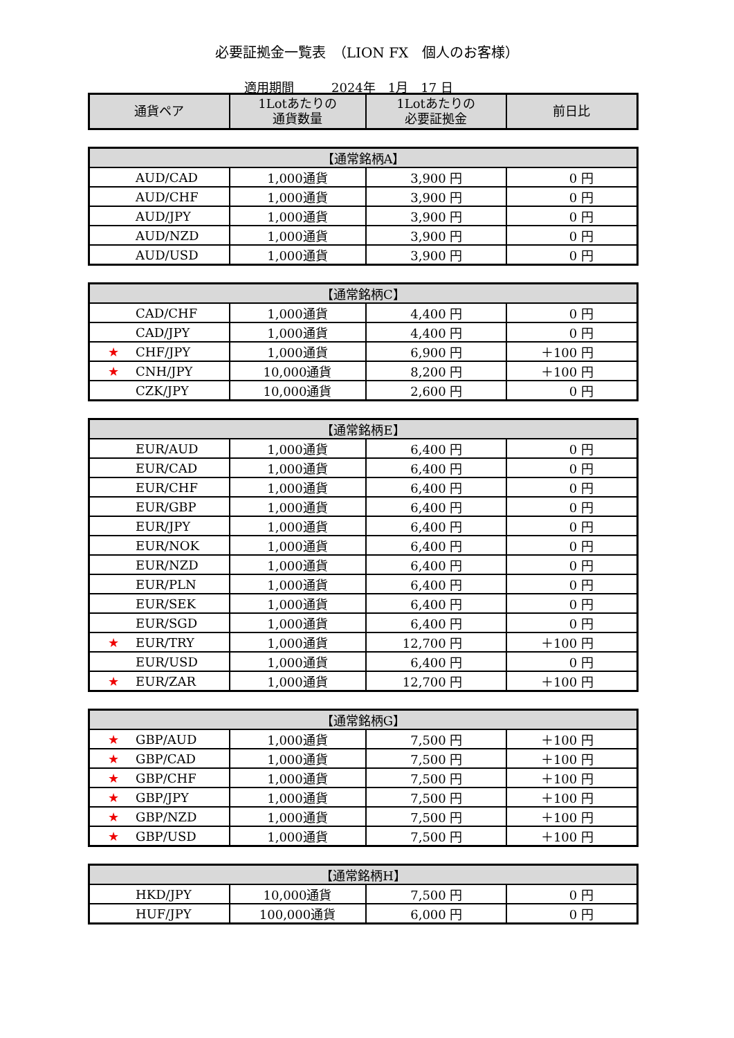必要証拠金一覧表　（LION FX　個人のお客様）
適用期間　　　2024年　1月　17 日
| 通貨ペア | 1Lotあたりの 通貨数量 | 1Lotあたりの 必要証拠金 | 前日比 |
| --- | --- | --- | --- |
| 【通常銘柄A】 | | | |
| --- | --- | --- | --- |
| AUD/CAD | 1,000通貨 | 3,900 円 | 0 円 |
| AUD/CHF | 1,000通貨 | 3,900 円 | 0 円 |
| AUD/JPY | 1,000通貨 | 3,900 円 | 0 円 |
| AUD/NZD | 1,000通貨 | 3,900 円 | 0 円 |
| AUD/USD | 1,000通貨 | 3,900 円 | 0 円 |
| 【通常銘柄C】 | | | |
| --- | --- | --- | --- |
| CAD/CHF | 1,000通貨 | 4,400 円 | 0 円 |
| CAD/JPY | 1,000通貨 | 4,400 円 | 0 円 |
| ★ CHF/JPY | 1,000通貨 | 6,900 円 | ＋100 円 |
| ★ CNH/JPY | 10,000通貨 | 8,200 円 | ＋100 円 |
| CZK/JPY | 10,000通貨 | 2,600 円 | 0 円 |
| 【通常銘柄E】 | | | |
| --- | --- | --- | --- |
| EUR/AUD | 1,000通貨 | 6,400 円 | 0 円 |
| EUR/CAD | 1,000通貨 | 6,400 円 | 0 円 |
| EUR/CHF | 1,000通貨 | 6,400 円 | 0 円 |
| EUR/GBP | 1,000通貨 | 6,400 円 | 0 円 |
| EUR/JPY | 1,000通貨 | 6,400 円 | 0 円 |
| EUR/NOK | 1,000通貨 | 6,400 円 | 0 円 |
| EUR/NZD | 1,000通貨 | 6,400 円 | 0 円 |
| EUR/PLN | 1,000通貨 | 6,400 円 | 0 円 |
| EUR/SEK | 1,000通貨 | 6,400 円 | 0 円 |
| EUR/SGD | 1,000通貨 | 6,400 円 | 0 円 |
| ★ EUR/TRY | 1,000通貨 | 12,700 円 | ＋100 円 |
| EUR/USD | 1,000通貨 | 6,400 円 | 0 円 |
| ★ EUR/ZAR | 1,000通貨 | 12,700 円 | ＋100 円 |
| 【通常銘柄G】 | | | |
| --- | --- | --- | --- |
| ★ GBP/AUD | 1,000通貨 | 7,500 円 | ＋100 円 |
| ★ GBP/CAD | 1,000通貨 | 7,500 円 | ＋100 円 |
| ★ GBP/CHF | 1,000通貨 | 7,500 円 | ＋100 円 |
| ★ GBP/JPY | 1,000通貨 | 7,500 円 | ＋100 円 |
| ★ GBP/NZD | 1,000通貨 | 7,500 円 | ＋100 円 |
| ★ GBP/USD | 1,000通貨 | 7,500 円 | ＋100 円 |
| 【通常銘柄H】 | | | |
| --- | --- | --- | --- |
| HKD/JPY | 10,000通貨 | 7,500 円 | 0 円 |
| HUF/JPY | 100,000通貨 | 6,000 円 | 0 円 |